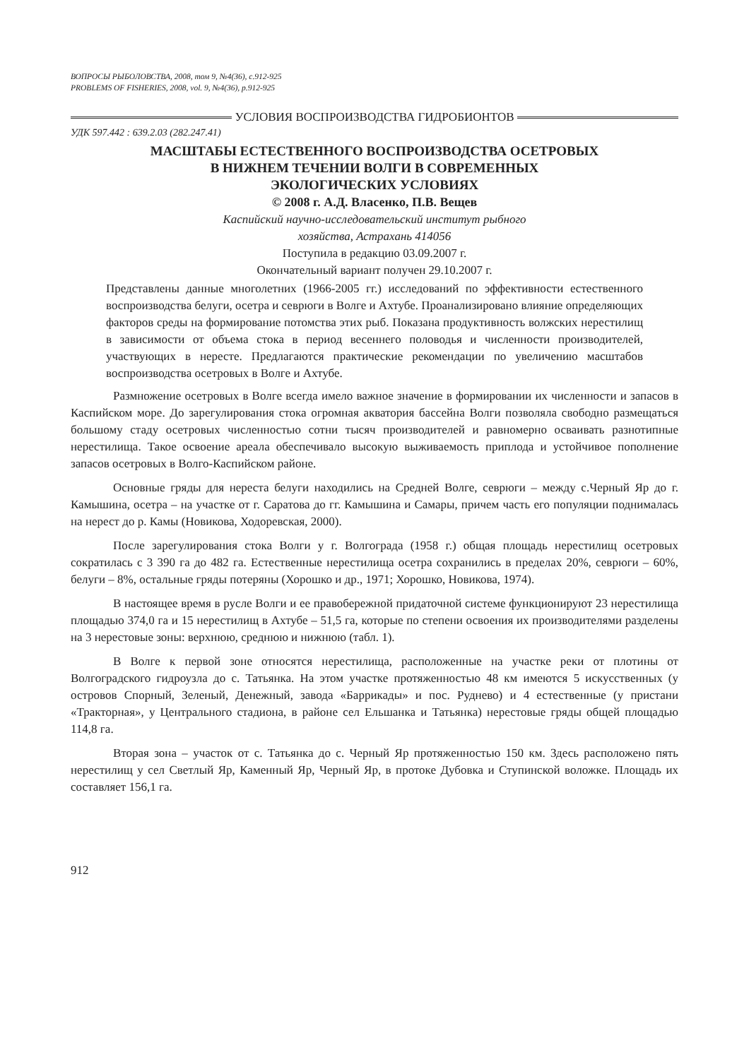ВОПРОСЫ РЫБОЛОВСТВА, 2008, том 9, №4(36), с.912-925
PROBLEMS OF FISHERIES, 2008, vol. 9, №4(36), p.912-925
УСЛОВИЯ ВОСПРОИЗВОДСТВА ГИДРОБИОНТОВ
УДК 597.442 : 639.2.03 (282.247.41)
МАСШТАБЫ ЕСТЕСТВЕННОГО ВОСПРОИЗВОДСТВА ОСЕТРОВЫХ
В НИЖНЕМ ТЕЧЕНИИ ВОЛГИ В СОВРЕМЕННЫХ
ЭКОЛОГИЧЕСКИХ УСЛОВИЯХ
© 2008 г. А.Д. Власенко, П.В. Вещев
Каспийский научно-исследовательский институт рыбного
хозяйства, Астрахань 414056
Поступила в редакцию 03.09.2007 г.
Окончательный вариант получен 29.10.2007 г.
Представлены данные многолетних (1966-2005 гг.) исследований по эффективности естественного воспроизводства белуги, осетра и севрюги в Волге и Ахтубе. Проанализировано влияние определяющих факторов среды на формирование потомства этих рыб. Показана продуктивность волжских нерестилищ в зависимости от объема стока в период весеннего половодья и численности производителей, участвующих в нересте. Предлагаются практические рекомендации по увеличению масштабов воспроизводства осетровых в Волге и Ахтубе.
Размножение осетровых в Волге всегда имело важное значение в формировании их численности и запасов в Каспийском море. До зарегулирования стока огромная акватория бассейна Волги позволяла свободно размещаться большому стаду осетровых численностью сотни тысяч производителей и равномерно осваивать разнотипные нерестилища. Такое освоение ареала обеспечивало высокую выживаемость приплода и устойчивое пополнение запасов осетровых в Волго-Каспийском районе.
Основные гряды для нереста белуги находились на Средней Волге, севрюги – между с.Черный Яр до г. Камышина, осетра – на участке от г. Саратова до гг. Камышина и Самары, причем часть его популяции поднималась на нерест до р. Камы (Новикова, Ходоревская, 2000).
После зарегулирования стока Волги у г. Волгограда (1958 г.) общая площадь нерестилищ осетровых сократилась с 3 390 га до 482 га. Естественные нерестилища осетра сохранились в пределах 20%, севрюги – 60%, белуги – 8%, остальные гряды потеряны (Хорошко и др., 1971; Хорошко, Новикова, 1974).
В настоящее время в русле Волги и ее правобережной придаточной системе функционируют 23 нерестилища площадью 374,0 га и 15 нерестилищ в Ахтубе – 51,5 га, которые по степени освоения их производителями разделены на 3 нерестовые зоны: верхнюю, среднюю и нижнюю (табл. 1).
В Волге к первой зоне относятся нерестилища, расположенные на участке реки от плотины от Волгоградского гидроузла до с. Татьянка. На этом участке протяженностью 48 км имеются 5 искусственных (у островов Спорный, Зеленый, Денежный, завода «Баррикады» и пос. Руднево) и 4 естественные (у пристани «Тракторная», у Центрального стадиона, в районе сел Ельшанка и Татьянка) нерестовые гряды общей площадью 114,8 га.
Вторая зона – участок от с. Татьянка до с. Черный Яр протяженностью 150 км. Здесь расположено пять нерестилищ у сел Светлый Яр, Каменный Яр, Черный Яр, в протоке Дубовка и Ступинской воложке. Площадь их составляет 156,1 га.
912